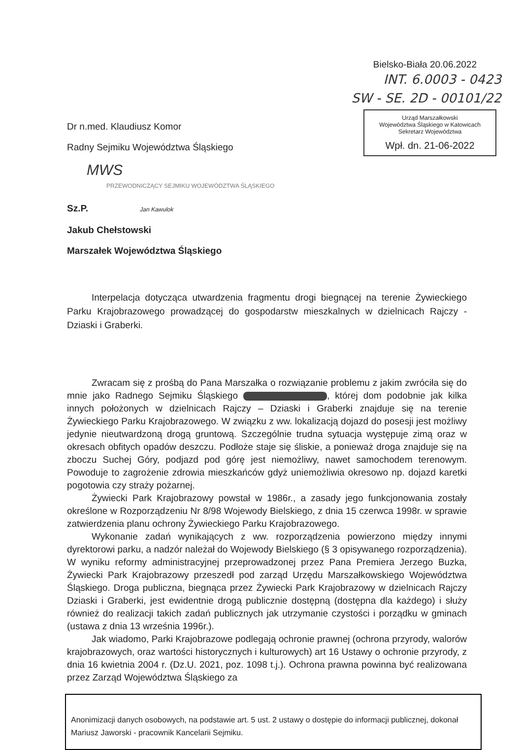Bielsko-Biała 20.06.2022
INT. 6.0003 - 0423
SW - SE. 2D - 00101/22
Urząd Marszałkowski
Województwa Śląskiego w Katowicach
Sekretarz Województwa
Wpł. dn. 21-06-2022
Dr n.med. Klaudiusz Komor
Radny Sejmiku Województwa Śląskiego
MWS
PRZEWODNICZĄCY SEJMIKU WOJEWÓDZTWA ŚLĄSKIEGO
Sz.P. Jan Kawulok
Jakub Chełstowski
Marszałek Województwa Śląskiego
Interpelacja dotycząca utwardzenia fragmentu drogi biegnącej na terenie Żywieckiego Parku Krajobrazowego prowadzącej do gospodarstw mieszkalnych w dzielnicach Rajczy - Dziaski i Graberki.
Zwracam się z prośbą do Pana Marszałka o rozwiązanie problemu z jakim zwróciła się do mnie jako Radnego Sejmiku Śląskiego , której dom podobnie jak kilka innych położonych w dzielnicach Rajczy – Dziaski i Graberki znajduje się na terenie Żywieckiego Parku Krajobrazowego. W związku z ww. lokalizacją dojazd do posesji jest możliwy jedynie nieutwardzoną drogą gruntową. Szczególnie trudna sytuacja występuje zimą oraz w okresach obfitych opadów deszczu. Podłoże staje się śliskie, a ponieważ droga znajduje się na zboczu Suchej Góry, podjazd pod górę jest niemożliwy, nawet samochodem terenowym. Powoduje to zagrożenie zdrowia mieszkańców gdyż uniemożliwia okresowo np. dojazd karetki pogotowia czy straży pożarnej.
Żywiecki Park Krajobrazowy powstał w 1986r., a zasady jego funkcjonowania zostały określone w Rozporządzeniu Nr 8/98 Wojewody Bielskiego, z dnia 15 czerwca 1998r. w sprawie zatwierdzenia planu ochrony Żywieckiego Parku Krajobrazowego.
Wykonanie zadań wynikających z ww. rozporządzenia powierzono między innymi dyrektorowi parku, a nadzór należał do Wojewody Bielskiego (§ 3 opisywanego rozporządzenia). W wyniku reformy administracyjnej przeprowadzonej przez Pana Premiera Jerzego Buzka, Żywiecki Park Krajobrazowy przeszedł pod zarząd Urzędu Marszałkowskiego Województwa Śląskiego. Droga publiczna, biegnąca przez Żywiecki Park Krajobrazowy w dzielnicach Rajczy Dziaski i Graberki, jest ewidentnie drogą publicznie dostępną (dostępna dla każdego) i służy również do realizacji takich zadań publicznych jak utrzymanie czystości i porządku w gminach (ustawa z dnia 13 września 1996r.).
Jak wiadomo, Parki Krajobrazowe podlegają ochronie prawnej (ochrona przyrody, walorów krajobrazowych, oraz wartości historycznych i kulturowych) art 16 Ustawy o ochronie przyrody, z dnia 16 kwietnia 2004 r. (Dz.U. 2021, poz. 1098 t.j.). Ochrona prawna powinna być realizowana przez Zarząd Województwa Śląskiego za
Anonimizacji danych osobowych, na podstawie art. 5 ust. 2 ustawy o dostępie do informacji publicznej, dokonał Mariusz Jaworski - pracownik Kancelarii Sejmiku.